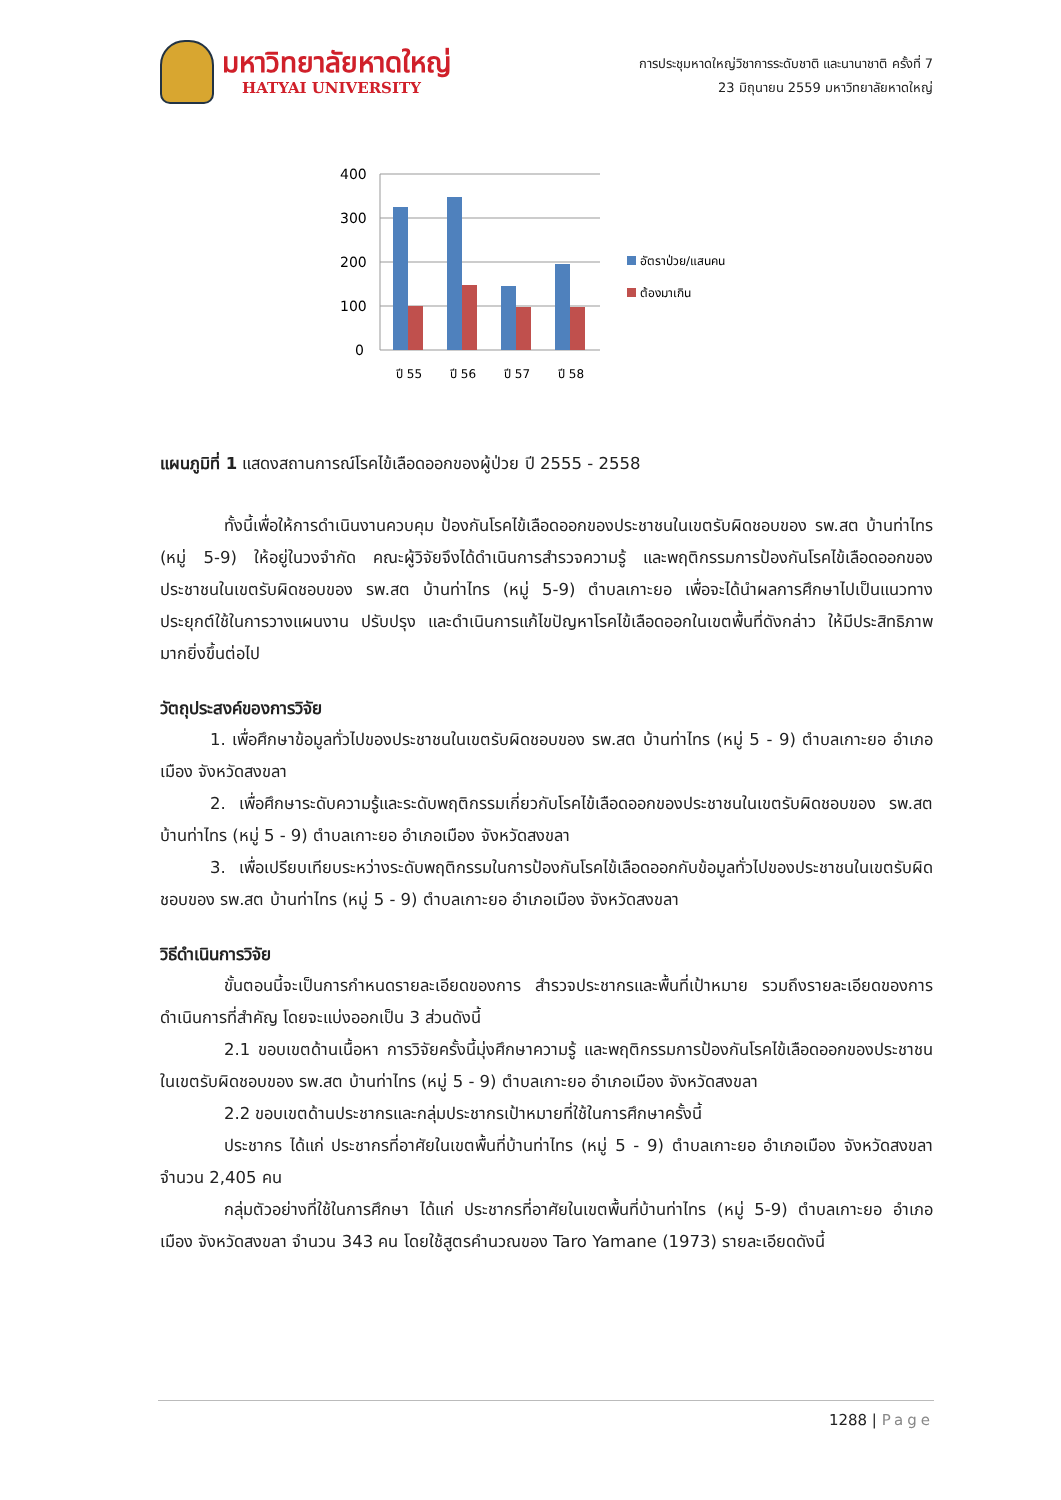มหาวิทยาลัยหาดใหญ่
HATYAI UNIVERSITY
การประชุมหาดใหญ่วิชาการระดับชาติ และนานาชาติ ครั้งที่ 7
23 มิถุนายน 2559 มหาวิทยาลัยหาดใหญ่
400
300
200
100
0
ปี 55
ปี 56
ปี 57
ปี 58
อัตราป่วย/แสนคน
ต้องมาเกิน
แผนภูมิที่ 1 แสดงสถานการณ์โรคไข้เลือดออกของผู้ป่วย ปี 2555 - 2558
ทั้งนี้เพื่อให้การดำเนินงานควบคุม ป้องกันโรคไข้เลือดออกของประชาชนในเขตรับผิดชอบของ รพ.สต บ้านท่าไทร (หมู่ 5-9) ให้อยู่ในวงจำกัด คณะผู้วิจัยจึงได้ดำเนินการสำรวจความรู้ และพฤติกรรมการป้องกันโรคไข้เลือดออกของประชาชนในเขตรับผิดชอบของ รพ.สต บ้านท่าไทร (หมู่ 5-9) ตำบลเกาะยอ เพื่อจะได้นำผลการศึกษาไปเป็นแนวทางประยุกต์ใช้ในการวางแผนงาน ปรับปรุง และดำเนินการแก้ไขปัญหาโรคไข้เลือดออกในเขตพื้นที่ดังกล่าว ให้มีประสิทธิภาพมากยิ่งขึ้นต่อไป
วัตถุประสงค์ของการวิจัย
1. เพื่อศึกษาข้อมูลทั่วไปของประชาชนในเขตรับผิดชอบของ รพ.สต บ้านท่าไทร (หมู่ 5 - 9) ตำบลเกาะยอ อำเภอเมือง จังหวัดสงขลา
2. เพื่อศึกษาระดับความรู้และระดับพฤติกรรมเกี่ยวกับโรคไข้เลือดออกของประชาชนในเขตรับผิดชอบของ รพ.สต บ้านท่าไทร (หมู่ 5 - 9) ตำบลเกาะยอ อำเภอเมือง จังหวัดสงขลา
3. เพื่อเปรียบเทียบระหว่างระดับพฤติกรรมในการป้องกันโรคไข้เลือดออกกับข้อมูลทั่วไปของประชาชนในเขตรับผิดชอบของ รพ.สต บ้านท่าไทร (หมู่ 5 - 9) ตำบลเกาะยอ อำเภอเมือง จังหวัดสงขลา
วิธีดำเนินการวิจัย
ขั้นตอนนี้จะเป็นการกำหนดรายละเอียดของการ สำรวจประชากรและพื้นที่เป้าหมาย รวมถึงรายละเอียดของการดำเนินการที่สำคัญ โดยจะแบ่งออกเป็น 3 ส่วนดังนี้
2.1 ขอบเขตด้านเนื้อหา การวิจัยครั้งนี้มุ่งศึกษาความรู้ และพฤติกรรมการป้องกันโรคไข้เลือดออกของประชาชนในเขตรับผิดชอบของ รพ.สต บ้านท่าไทร (หมู่ 5 - 9) ตำบลเกาะยอ อำเภอเมือง จังหวัดสงขลา
2.2 ขอบเขตด้านประชากรและกลุ่มประชากรเป้าหมายที่ใช้ในการศึกษาครั้งนี้
ประชากร ได้แก่ ประชากรที่อาศัยในเขตพื้นที่บ้านท่าไทร (หมู่ 5 - 9) ตำบลเกาะยอ อำเภอเมือง จังหวัดสงขลา จำนวน 2,405 คน
กลุ่มตัวอย่างที่ใช้ในการศึกษา ได้แก่ ประชากรที่อาศัยในเขตพื้นที่บ้านท่าไทร (หมู่ 5-9) ตำบลเกาะยอ อำเภอเมือง จังหวัดสงขลา จำนวน 343 คน โดยใช้สูตรคำนวณของ Taro Yamane (1973) รายละเอียดดังนี้
1288 | Page